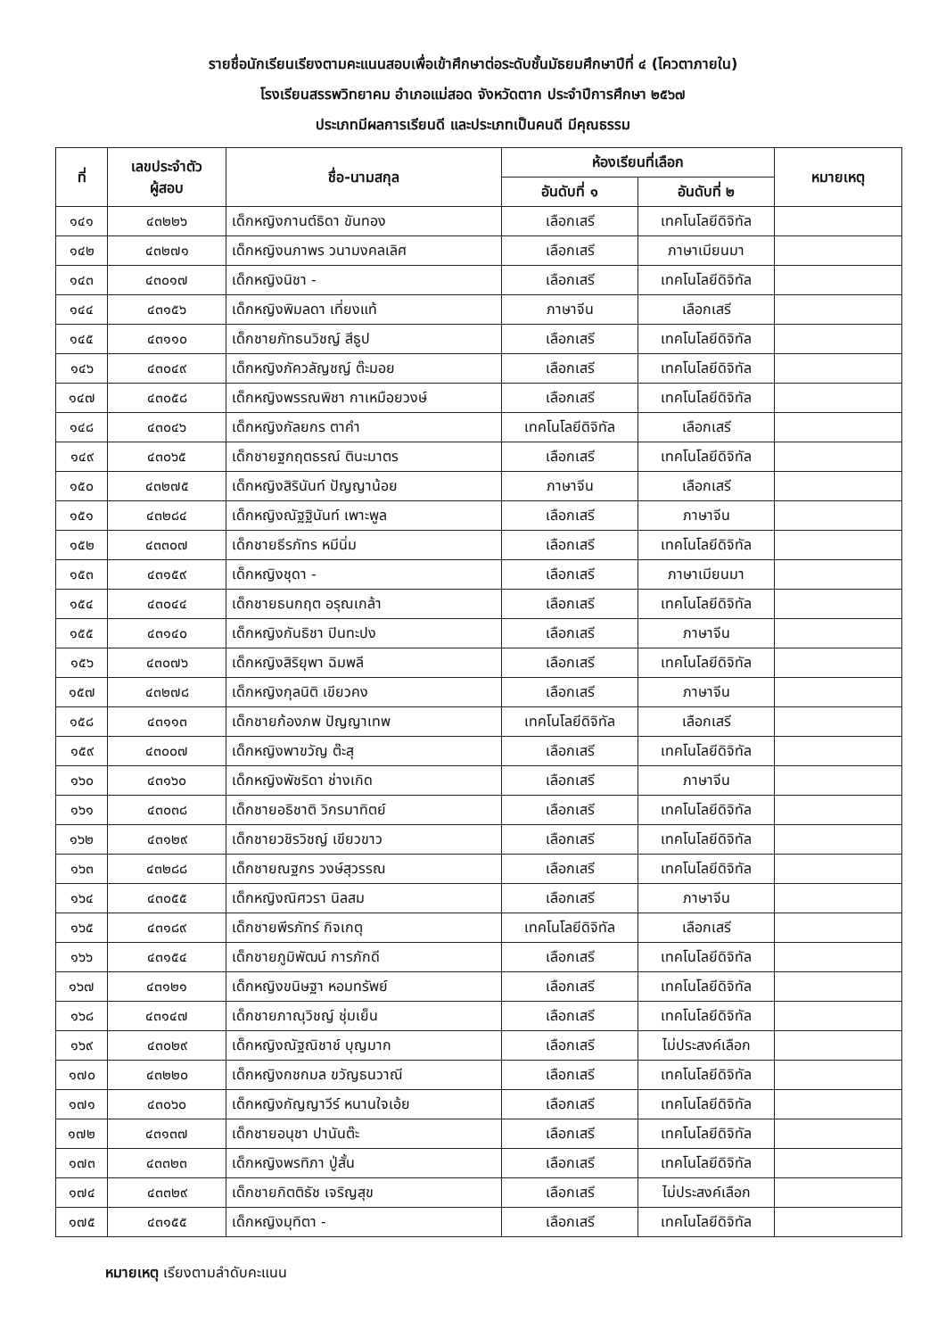รายชื่อนักเรียนเรียงตามคะแนนสอบเพื่อเข้าศึกษาต่อระดับชั้นมัธยมศึกษาปีที่ ๔ (โควตาภายใน)
โรงเรียนสรรพวิทยาคม อำเภอแม่สอด จังหวัดตาก ประจำปีการศึกษา ๒๕๖๗
ประเภทมีผลการเรียนดี และประเภทเป็นคนดี มีคุณธรรม
| ที่ | เลขประจำตัว ผู้สอบ | ชื่อ-นามสกุล | ห้องเรียนที่เลือก | | หมายเหตุ |
| --- | --- | --- | --- | --- | --- |
| | | | อันดับที่ ๑ | อันดับที่ ๒ | |
| ๑๔๑ | ๔๓๒๒๖ | เด็กหญิงกานต์ธิดา ขันทอง | เลือกเสรี | เทคโนโลยีดิจิทัล | |
| ๑๔๒ | ๔๓๒๗๑ | เด็กหญิงนภาพร วนามงคลเลิศ | เลือกเสรี | ภาษาเมียนมา | |
| ๑๔๓ | ๔๓๐๑๗ | เด็กหญิงนิชา - | เลือกเสรี | เทคโนโลยีดิจิทัล | |
| ๑๔๔ | ๔๓๑๕๖ | เด็กหญิงพิมลดา เที่ยงแท้ | ภาษาจีน | เลือกเสรี | |
| ๑๔๕ | ๔๓๑๑๐ | เด็กชายภัทธนวิชญ์ สีธูป | เลือกเสรี | เทคโนโลยีดิจิทัล | |
| ๑๔๖ | ๔๓๐๔๙ | เด็กหญิงภัควลัญชญ์ ต๊ะมอย | เลือกเสรี | เทคโนโลยีดิจิทัล | |
| ๑๔๗ | ๔๓๐๕๘ | เด็กหญิงพรรณพิชา กาเหมือยวงษ์ | เลือกเสรี | เทคโนโลยีดิจิทัล | |
| ๑๔๘ | ๔๓๐๔๖ | เด็กหญิงกัลยกร ตาคำ | เทคโนโลยีดิจิทัล | เลือกเสรี | |
| ๑๔๙ | ๔๓๐๖๕ | เด็กชายฐกฤตธรณ์ ตินะมาตร | เลือกเสรี | เทคโนโลยีดิจิทัล | |
| ๑๕๐ | ๔๓๒๗๕ | เด็กหญิงสิรินันท์ ปัญญาน้อย | ภาษาจีน | เลือกเสรี | |
| ๑๕๑ | ๔๓๒๘๔ | เด็กหญิงณัฐฐินันท์ เพาะพูล | เลือกเสรี | ภาษาจีน | |
| ๑๕๒ | ๔๓๓๐๗ | เด็กชายธีรภัทร หมีนิ่ม | เลือกเสรี | เทคโนโลยีดิจิทัล | |
| ๑๕๓ | ๔๓๑๕๙ | เด็กหญิงชุดา - | เลือกเสรี | ภาษาเมียนมา | |
| ๑๕๔ | ๔๓๐๔๔ | เด็กชายธนกฤต อรุณเกล้า | เลือกเสรี | เทคโนโลยีดิจิทัล | |
| ๑๕๕ | ๔๓๑๔๐ | เด็กหญิงกันธิชา ปินทะปง | เลือกเสรี | ภาษาจีน | |
| ๑๕๖ | ๔๓๐๗๖ | เด็กหญิงสิริยุพา ฉิมพลี | เลือกเสรี | เทคโนโลยีดิจิทัล | |
| ๑๕๗ | ๔๓๒๗๘ | เด็กหญิงกุลนิติ เขียวคง | เลือกเสรี | ภาษาจีน | |
| ๑๕๘ | ๔๓๑๑๓ | เด็กชายก้องภพ ปัญญาเทพ | เทคโนโลยีดิจิทัล | เลือกเสรี | |
| ๑๕๙ | ๔๓๐๐๗ | เด็กหญิงพาขวัญ ต๊ะสุ | เลือกเสรี | เทคโนโลยีดิจิทัล | |
| ๑๖๐ | ๔๓๑๖๐ | เด็กหญิงพัชริดา ช่างเกิด | เลือกเสรี | ภาษาจีน | |
| ๑๖๑ | ๔๓๐๓๘ | เด็กชายอธิชาติ วิกรมาทิตย์ | เลือกเสรี | เทคโนโลยีดิจิทัล | |
| ๑๖๒ | ๔๓๑๒๙ | เด็กชายวชิรวิชญ์ เขียวขาว | เลือกเสรี | เทคโนโลยีดิจิทัล | |
| ๑๖๓ | ๔๓๒๘๘ | เด็กชายณฐกร วงษ์สุวรรณ | เลือกเสรี | เทคโนโลยีดิจิทัล | |
| ๑๖๔ | ๔๓๐๕๕ | เด็กหญิงณิศวรา นิลสม | เลือกเสรี | ภาษาจีน | |
| ๑๖๕ | ๔๓๑๘๙ | เด็กชายพีรภัทร์ กิจเกตุ | เทคโนโลยีดิจิทัล | เลือกเสรี | |
| ๑๖๖ | ๔๓๑๕๔ | เด็กชายภูมิพัฒน์ การภักดี | เลือกเสรี | เทคโนโลยีดิจิทัล | |
| ๑๖๗ | ๔๓๑๒๑ | เด็กหญิงขนิษฐา หอมทรัพย์ | เลือกเสรี | เทคโนโลยีดิจิทัล | |
| ๑๖๘ | ๔๓๑๔๗ | เด็กชายภาณุวิชญ์ ชุ่มเย็น | เลือกเสรี | เทคโนโลยีดิจิทัล | |
| ๑๖๙ | ๔๓๐๒๙ | เด็กหญิงณัฐณิชาช์ บุญมาก | เลือกเสรี | ไม่ประสงค์เลือก | |
| ๑๗๐ | ๔๓๒๒๐ | เด็กหญิงกชกมล ขวัญธนวาณี | เลือกเสรี | เทคโนโลยีดิจิทัล | |
| ๑๗๑ | ๔๓๐๖๐ | เด็กหญิงกัญญาวีร์ หนานใจเอ้ย | เลือกเสรี | เทคโนโลยีดิจิทัล | |
| ๑๗๒ | ๔๓๑๓๗ | เด็กชายอนุชา ปานันต๊ะ | เลือกเสรี | เทคโนโลยีดิจิทัล | |
| ๑๗๓ | ๔๓๓๒๓ | เด็กหญิงพรทิภา ปู่สั้น | เลือกเสรี | เทคโนโลยีดิจิทัล | |
| ๑๗๔ | ๔๓๓๒๙ | เด็กชายกิตติธัช เจริญสุข | เลือกเสรี | ไม่ประสงค์เลือก | |
| ๑๗๕ | ๔๓๑๕๕ | เด็กหญิงมุทิตา - | เลือกเสรี | เทคโนโลยีดิจิทัล | |
หมายเหตุ เรียงตามลำดับคะแนน